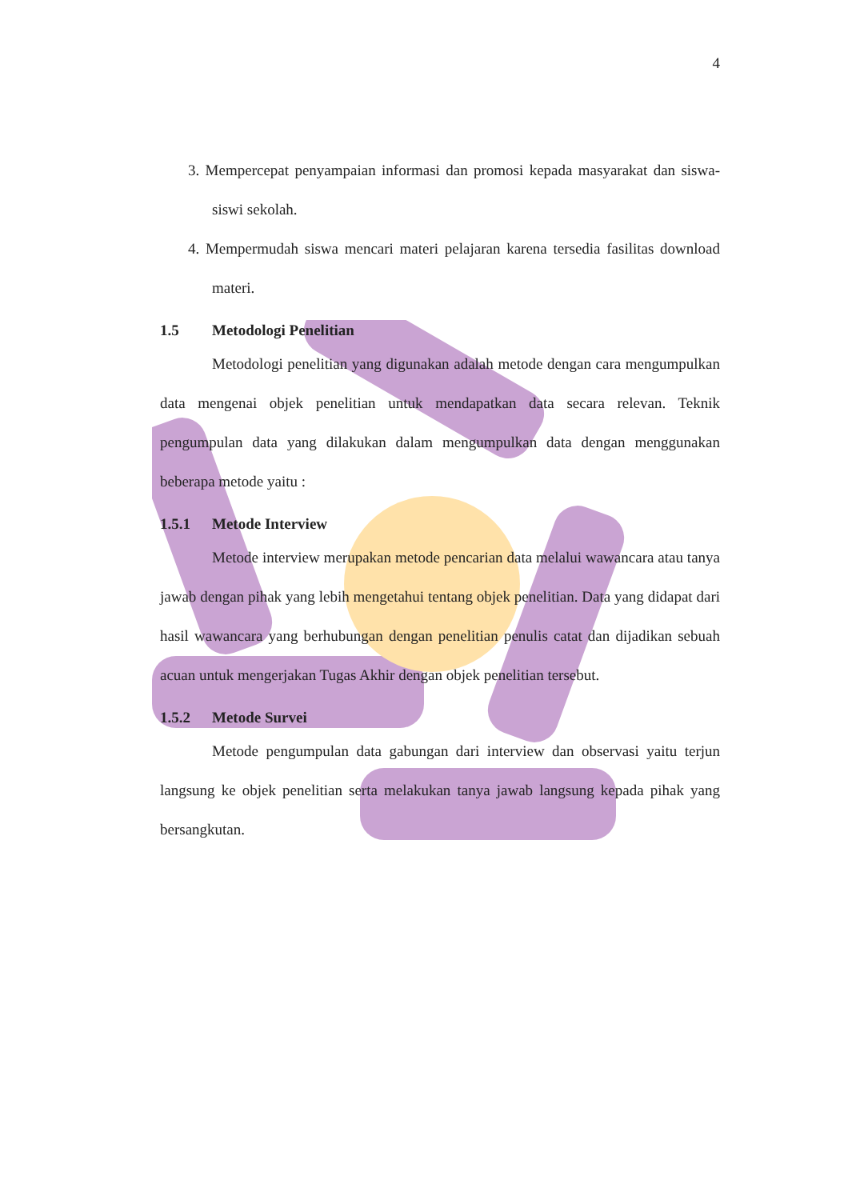4
3. Mempercepat penyampaian informasi dan promosi kepada masyarakat dan siswa-siswi sekolah.
4. Mempermudah siswa mencari materi pelajaran karena tersedia fasilitas download materi.
1.5 Metodologi Penelitian
Metodologi penelitian yang digunakan adalah metode dengan cara mengumpulkan data mengenai objek penelitian untuk mendapatkan data secara relevan. Teknik pengumpulan data yang dilakukan dalam mengumpulkan data dengan menggunakan beberapa metode yaitu :
1.5.1 Metode Interview
Metode interview merupakan metode pencarian data melalui wawancara atau tanya jawab dengan pihak yang lebih mengetahui tentang objek penelitian. Data yang didapat dari hasil wawancara yang berhubungan dengan penelitian penulis catat dan dijadikan sebuah acuan untuk mengerjakan Tugas Akhir dengan objek penelitian tersebut.
1.5.2 Metode Survei
Metode pengumpulan data gabungan dari interview dan observasi yaitu terjun langsung ke objek penelitian serta melakukan tanya jawab langsung kepada pihak yang bersangkutan.